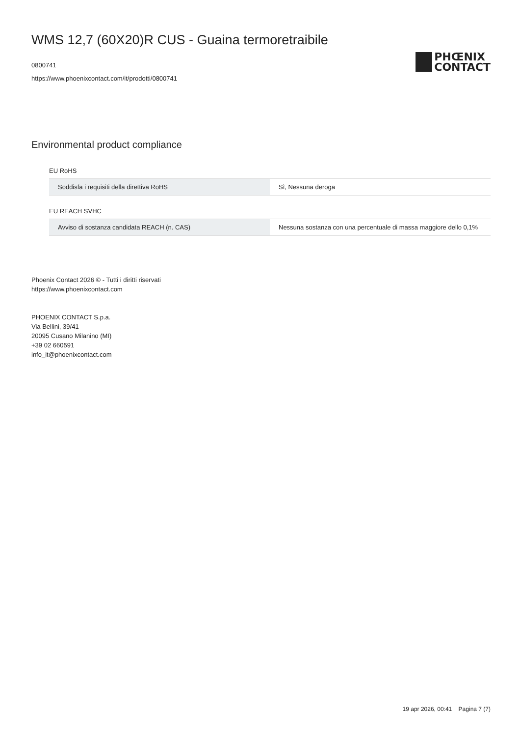WMS 12,7 (60X20)R CUS - Guaina termoretraibile
0800741
https://www.phoenixcontact.com/it/prodotti/0800741
PHŒNIX
CONTACT
Environmental product compliance
EU RoHS
| Soddisfa i requisiti della direttiva RoHS | Sì, Nessuna deroga |
EU REACH SVHC
| Avviso di sostanza candidata REACH (n. CAS) | Nessuna sostanza con una percentuale di massa maggiore dello 0,1% |
Phoenix Contact 2026 © - Tutti i diritti riservati
https://www.phoenixcontact.com
PHOENIX CONTACT S.p.a.
Via Bellini, 39/41
20095 Cusano Milanino (MI)
+39 02 660591
info_it@phoenixcontact.com
19 apr 2026, 00:41 Pagina 7 (7)